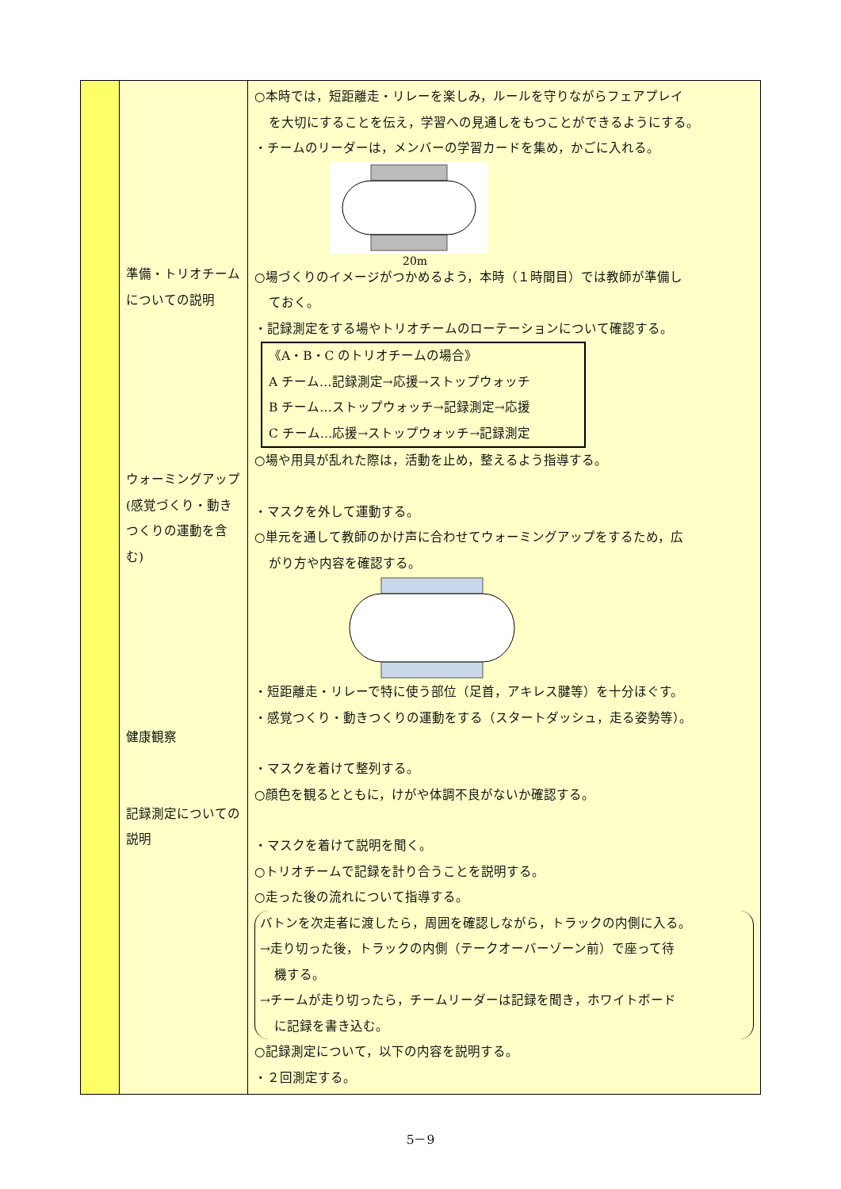| | 準備・トリオチームについての説明 ウォーミングアップ(感覚づくり・動きつくりの運動を含む) 健康観察 記録測定についての説明 | ○本時では，短距離走・リレーを楽しみ，ルールを守りながらフェアプレイ を大切にすることを伝え，学習への見通しをもつことができるようにする。 ・チームのリーダーは，メンバーの学習カードを集め，かごに入れる。 20m ○場づくりのイメージがつかめるよう，本時（１時間目）では教師が準備し ておく。 ・記録測定をする場やトリオチームのローテーションについて確認する。 《A・B・C のトリオチームの場合》 A チーム…記録測定→応援→ストップウォッチ B チーム…ストップウォッチ→記録測定→応援 C チーム…応援→ストップウォッチ→記録測定 ○場や用具が乱れた際は，活動を止め，整えるよう指導する。 ・マスクを外して運動する。 ○単元を通して教師のかけ声に合わせてウォーミングアップをするため，広 がり方や内容を確認する。 ・短距離走・リレーで特に使う部位（足首，アキレス腱等）を十分ほぐす。 ・感覚つくり・動きつくりの運動をする（スタートダッシュ，走る姿勢等）。 ・マスクを着けて整列する。 ○顔色を観るとともに，けがや体調不良がないか確認する。 ・マスクを着けて説明を聞く。 ○トリオチームで記録を計り合うことを説明する。 ○走った後の流れについて指導する。 バトンを次走者に渡したら，周囲を確認しながら，トラックの内側に入る。 →走り切った後，トラックの内側（テークオーバーゾーン前）で座って待 機する。 →チームが走り切ったら，チームリーダーは記録を聞き，ホワイトボード に記録を書き込む。 ○記録測定について，以下の内容を説明する。 ・２回測定する。 |
5－9